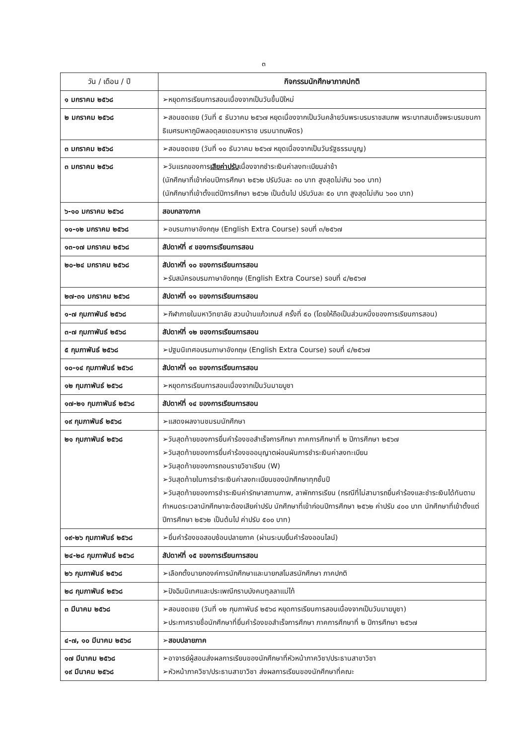๓
| วัน / เดือน / ปี | กิจกรรมนักศึกษาภาคปกติ |
| --- | --- |
| ๑ มกราคม ๒๕๖๘ | ➢หยุดการเรียนการสอนเนื่องจากเป็นวันขึ้นปีใหม่ |
| ๒ มกราคม ๒๕๖๘ | ➢สอนชดเชย (วันที่ ๕ ธันวาคม ๒๕๖๗ หยุดเนื่องจากเป็นวันคล้ายวันพระบรมราชสมภพ พระบาทสมเด็จพระบรมชนกาธิเบศรมหาภูมิพลอดุลยเดชมหาราช บรมนาถบพิตร) |
| ๓ มกราคม ๒๕๖๘ | ➢สอนชดเชย (วันที่ ๑๐ ธันวาคม ๒๕๖๗ หยุดเนื่องจากเป็นวันรัฐธรรมนูญ) |
| ๓ มกราคม ๒๕๖๘ | ➢วันแรกของการ เสียค่าปรับ เนื่องจากชำระเงินค่าลงทะเบียนล่าช้า (นักศึกษาที่เข้าก่อนปีการศึกษา ๒๕๖๒ ปรับวันละ ๓๐ บาท สูงสุดไม่เกิน ๖๐๐ บาท) (นักศึกษาที่เข้าตั้งแต่ปีการศึกษา ๒๕๖๒ เป็นต้นไป ปรับวันละ ๕๐ บาท สูงสุดไม่เกิน ๖๐๐ บาท) |
| ๖-๑๐ มกราคม ๒๕๖๘ | สอบกลางภาค |
| ๑๑-๑๒ มกราคม ๒๕๖๘ | ➢อบรมภาษาอังกฤษ (English Extra Course) รอบที่ ๓/๒๕๖๗ |
| ๑๓-๑๗ มกราคม ๒๕๖๘ | สัปดาห์ที่ ๙ ของการเรียนการสอน |
| ๒๐-๒๔ มกราคม ๒๕๖๘ | สัปดาห์ที่ ๑๐ ของการเรียนการสอน ➢รับสมัครอบรมภาษาอังกฤษ (English Extra Course) รอบที่ ๔/๒๕๖๗ |
| ๒๗-๓๑ มกราคม ๒๕๖๘ | สัปดาห์ที่ ๑๑ ของการเรียนการสอน |
| ๑-๗ กุมภาพันธ์ ๒๕๖๘ | ➢กีฬาภายในมหาวิทยาลัย สวนบ้านแก้วเกมส์ ครั้งที่ ๕๐ (โดยให้ถือเป็นส่วนหนึ่งของการเรียนการสอน) |
| ๓-๗ กุมภาพันธ์ ๒๕๖๘ | สัปดาห์ที่ ๑๒ ของการเรียนการสอน |
| ๕ กุมภาพันธ์ ๒๕๖๘ | ➢ปฐมนิเทศอบรมภาษาอังกฤษ (English Extra Course) รอบที่ ๔/๒๕๖๗ |
| ๑๐-๑๔ กุมภาพันธ์ ๒๕๖๘ | สัปดาห์ที่ ๑๓ ของการเรียนการสอน |
| ๑๒ กุมภาพันธ์ ๒๕๖๘ | ➢หยุดการเรียนการสอนเนื่องจากเป็นวันมาฆบูชา |
| ๑๗-๒๑ กุมภาพันธ์ ๒๕๖๘ | สัปดาห์ที่ ๑๔ ของการเรียนการสอน |
| ๑๙ กุมภาพันธ์ ๒๕๖๘ | ➢แสดงผลงานชมรมนักศึกษา |
| ๒๑ กุมภาพันธ์ ๒๕๖๘ | ➢วันสุดท้ายของการยื่นคำร้องขอสำเร็จการศึกษา ภาคการศึกษาที่ ๒ ปีการศึกษา ๒๕๖๗ ➢วันสุดท้ายของการยื่นคำร้องขออนุญาตผ่อนผันการชำระเงินค่าลงทะเบียน ➢วันสุดท้ายของการถอนรายวิชาเรียน (W) ➢วันสุดท้ายในการชำระเงินค่าลงทะเบียนของนักศึกษาทุกชั้นปี ➢วันสุดท้ายของการชำระเงินค่ารักษาสถานภาพ, ลาพักการเรียน (กรณีที่ไม่สามารถยื่นคำร้องและชำระเงินได้ทันตามกำหนดระเวลานักศึกษาจะต้องเสียค่าปรับ นักศึกษาที่เข้าก่อนปีการศึกษา ๒๕๖๒ ค่าปรับ ๔๐๐ บาท นักศึกษาที่เข้าตั้งแต่ปีการศึกษา ๒๕๖๒ เป็นต้นไป ค่าปรับ ๕๐๐ บาท) |
| ๑๙-๒๖ กุมภาพันธ์ ๒๕๖๘ | ➢ยื่นคำร้องขอสอบซ้อนปลายภาค (ผ่านระบบยื่นคำร้องออนไลน์) |
| ๒๔-๒๘ กุมภาพันธ์ ๒๕๖๘ | สัปดาห์ที่ ๑๕ ของการเรียนการสอน |
| ๒๖ กุมภาพันธ์ ๒๕๖๘ | ➢เลือกตั้งนายกองค์การนักศึกษาและนายกสโมสรนักศึกษา ภาคปกติ |
| ๒๘ กุมภาพันธ์ ๒๕๖๘ | ➢ปัจฉิมนิเทศและประเพณีกราบบังคมทูลลาแม่ไท้ |
| ๓ มีนาคม ๒๕๖๘ | ➢สอนชดเชย (วันที่ ๑๒ กุมภาพันธ์ ๒๕๖๘ หยุดการเรียนการสอนเนื่องจากเป็นวันมาฆบูชา) ➢ประกาศรายชื่อนักศึกษาที่ยื่นคำร้องขอสำเร็จการศึกษา ภาคการศึกษาที่ ๒ ปีการศึกษา ๒๕๖๗ |
| ๔-๗, ๑๐ มีนาคม ๒๕๖๘ | ➢สอบปลายภาค |
| ๑๗ มีนาคม ๒๕๖๘ ๑๙ มีนาคม ๒๕๖๘ | ➢อาจารย์ผู้สอนส่งผลการเรียนของนักศึกษาที่หัวหน้าภาควิชา/ประธานสาขาวิชา ➢หัวหน้าภาควิชา/ประธานสาขาวิชา ส่งผลการเรียนของนักศึกษาที่คณะ |